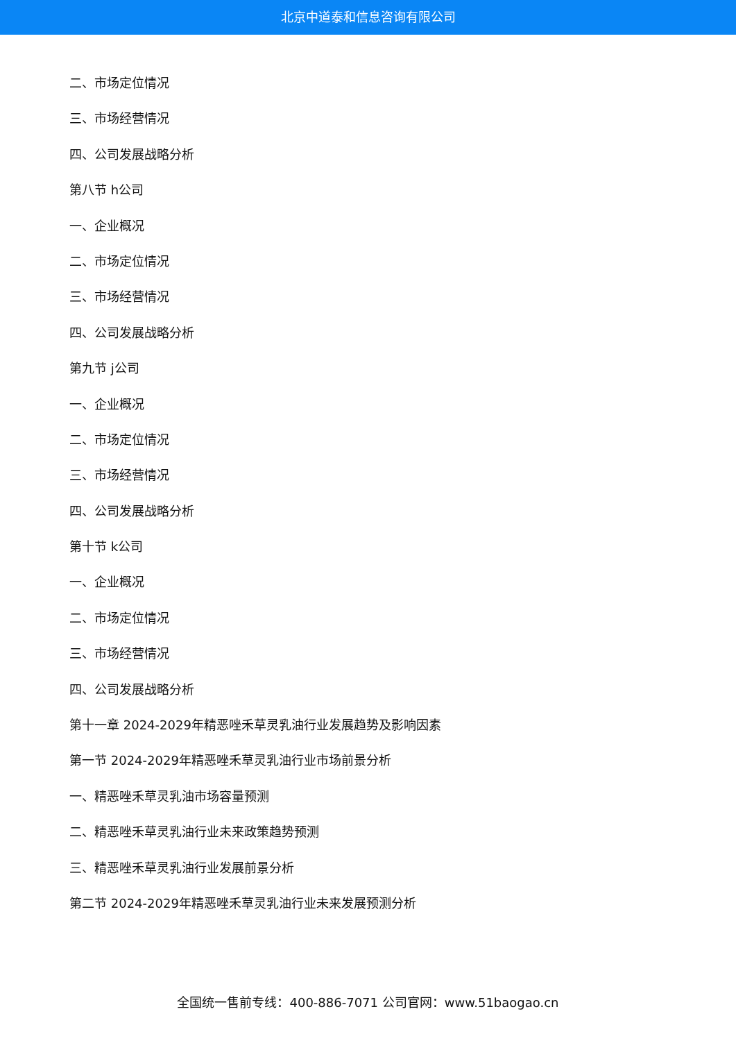北京中道泰和信息咨询有限公司
二、市场定位情况
三、市场经营情况
四、公司发展战略分析
第八节 h公司
一、企业概况
二、市场定位情况
三、市场经营情况
四、公司发展战略分析
第九节 j公司
一、企业概况
二、市场定位情况
三、市场经营情况
四、公司发展战略分析
第十节 k公司
一、企业概况
二、市场定位情况
三、市场经营情况
四、公司发展战略分析
第十一章 2024-2029年精恶唑禾草灵乳油行业发展趋势及影响因素
第一节 2024-2029年精恶唑禾草灵乳油行业市场前景分析
一、精恶唑禾草灵乳油市场容量预测
二、精恶唑禾草灵乳油行业未来政策趋势预测
三、精恶唑禾草灵乳油行业发展前景分析
第二节 2024-2029年精恶唑禾草灵乳油行业未来发展预测分析
全国统一售前专线：400-886-7071 公司官网：www.51baogao.cn